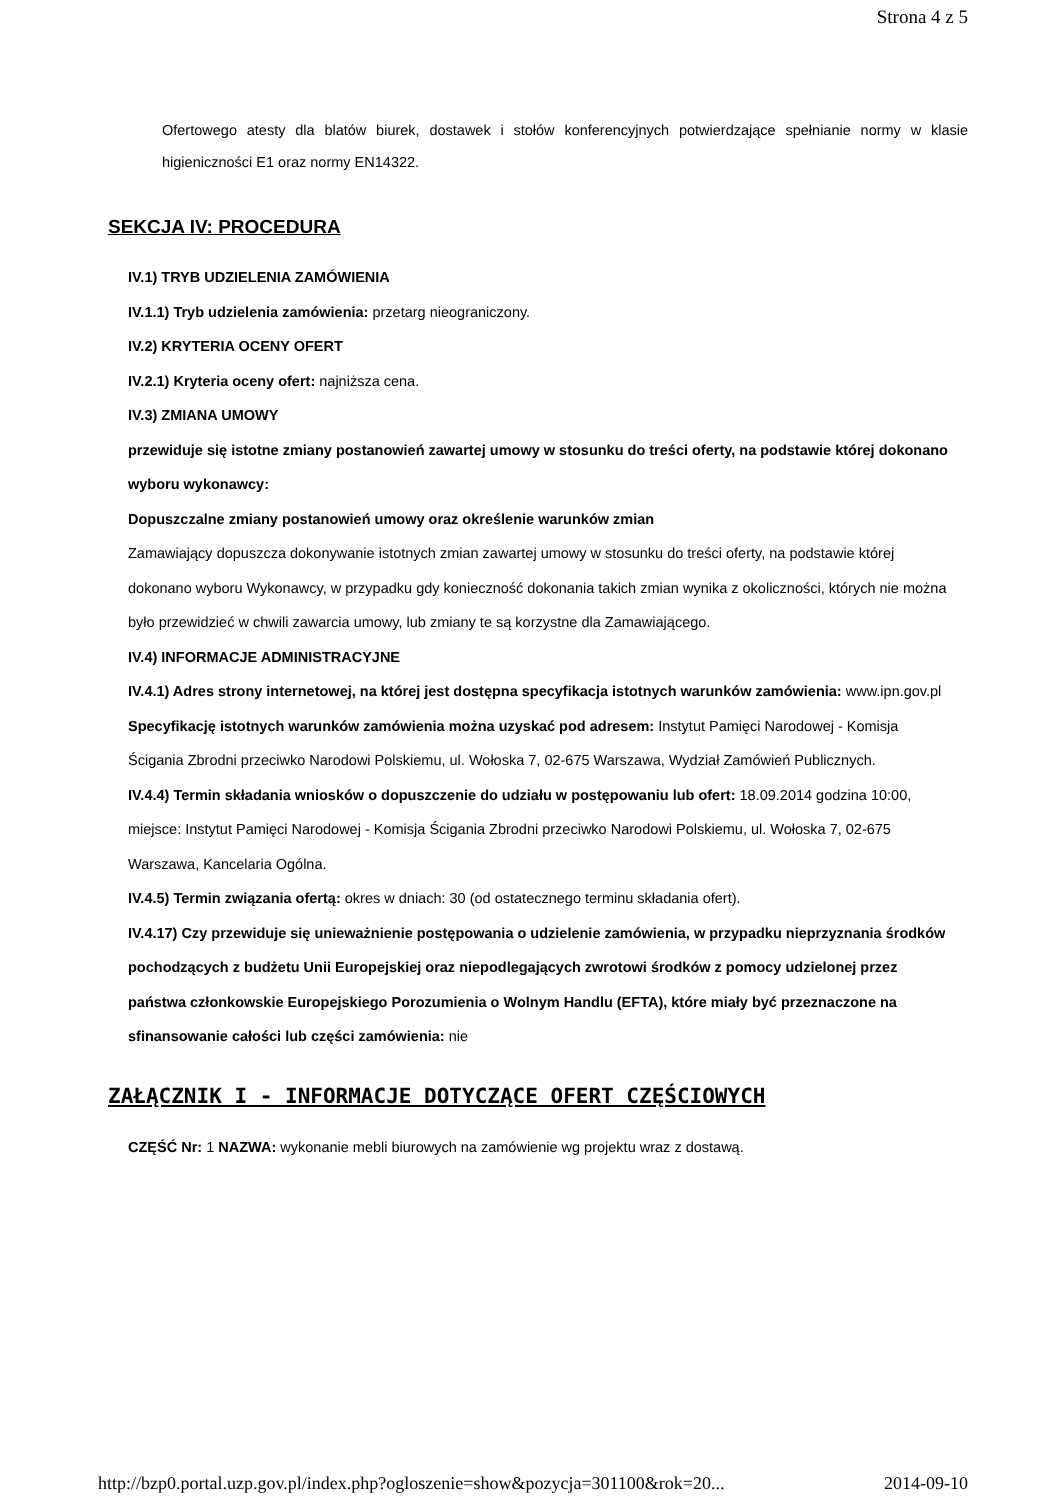Strona 4 z 5
Ofertowego atesty dla blatów biurek, dostawek i stołów konferencyjnych potwierdzające spełnianie normy w klasie higieniczności E1 oraz normy EN14322.
SEKCJA IV: PROCEDURA
IV.1) TRYB UDZIELENIA ZAMÓWIENIA
IV.1.1) Tryb udzielenia zamówienia: przetarg nieograniczony.
IV.2) KRYTERIA OCENY OFERT
IV.2.1) Kryteria oceny ofert: najniższa cena.
IV.3) ZMIANA UMOWY
przewiduje się istotne zmiany postanowień zawartej umowy w stosunku do treści oferty, na podstawie której dokonano wyboru wykonawcy:
Dopuszczalne zmiany postanowień umowy oraz określenie warunków zmian
Zamawiający dopuszcza dokonywanie istotnych zmian zawartej umowy w stosunku do treści oferty, na podstawie której dokonano wyboru Wykonawcy, w przypadku gdy konieczność dokonania takich zmian wynika z okoliczności, których nie można było przewidzieć w chwili zawarcia umowy, lub zmiany te są korzystne dla Zamawiającego.
IV.4) INFORMACJE ADMINISTRACYJNE
IV.4.1) Adres strony internetowej, na której jest dostępna specyfikacja istotnych warunków zamówienia: www.ipn.gov.pl
Specyfikację istotnych warunków zamówienia można uzyskać pod adresem: Instytut Pamięci Narodowej - Komisja Ścigania Zbrodni przeciwko Narodowi Polskiemu, ul. Wołoska 7, 02-675 Warszawa, Wydział Zamówień Publicznych.
IV.4.4) Termin składania wniosków o dopuszczenie do udziału w postępowaniu lub ofert: 18.09.2014 godzina 10:00, miejsce: Instytut Pamięci Narodowej - Komisja Ścigania Zbrodni przeciwko Narodowi Polskiemu, ul. Wołoska 7, 02-675 Warszawa, Kancelaria Ogólna.
IV.4.5) Termin związania ofertą: okres w dniach: 30 (od ostatecznego terminu składania ofert).
IV.4.17) Czy przewiduje się unieważnienie postępowania o udzielenie zamówienia, w przypadku nieprzyznania środków pochodzących z budżetu Unii Europejskiej oraz niepodlegających zwrotowi środków z pomocy udzielonej przez państwa członkowskie Europejskiego Porozumienia o Wolnym Handlu (EFTA), które miały być przeznaczone na sfinansowanie całości lub części zamówienia: nie
ZAŁĄCZNIK I - INFORMACJE DOTYCZĄCE OFERT CZĘŚCIOWYCH
CZĘŚĆ Nr: 1 NAZWA: wykonanie mebli biurowych na zamówienie wg projektu wraz z dostawą.
http://bzp0.portal.uzp.gov.pl/index.php?ogloszenie=show&pozycja=301100&rok=20... 2014-09-10